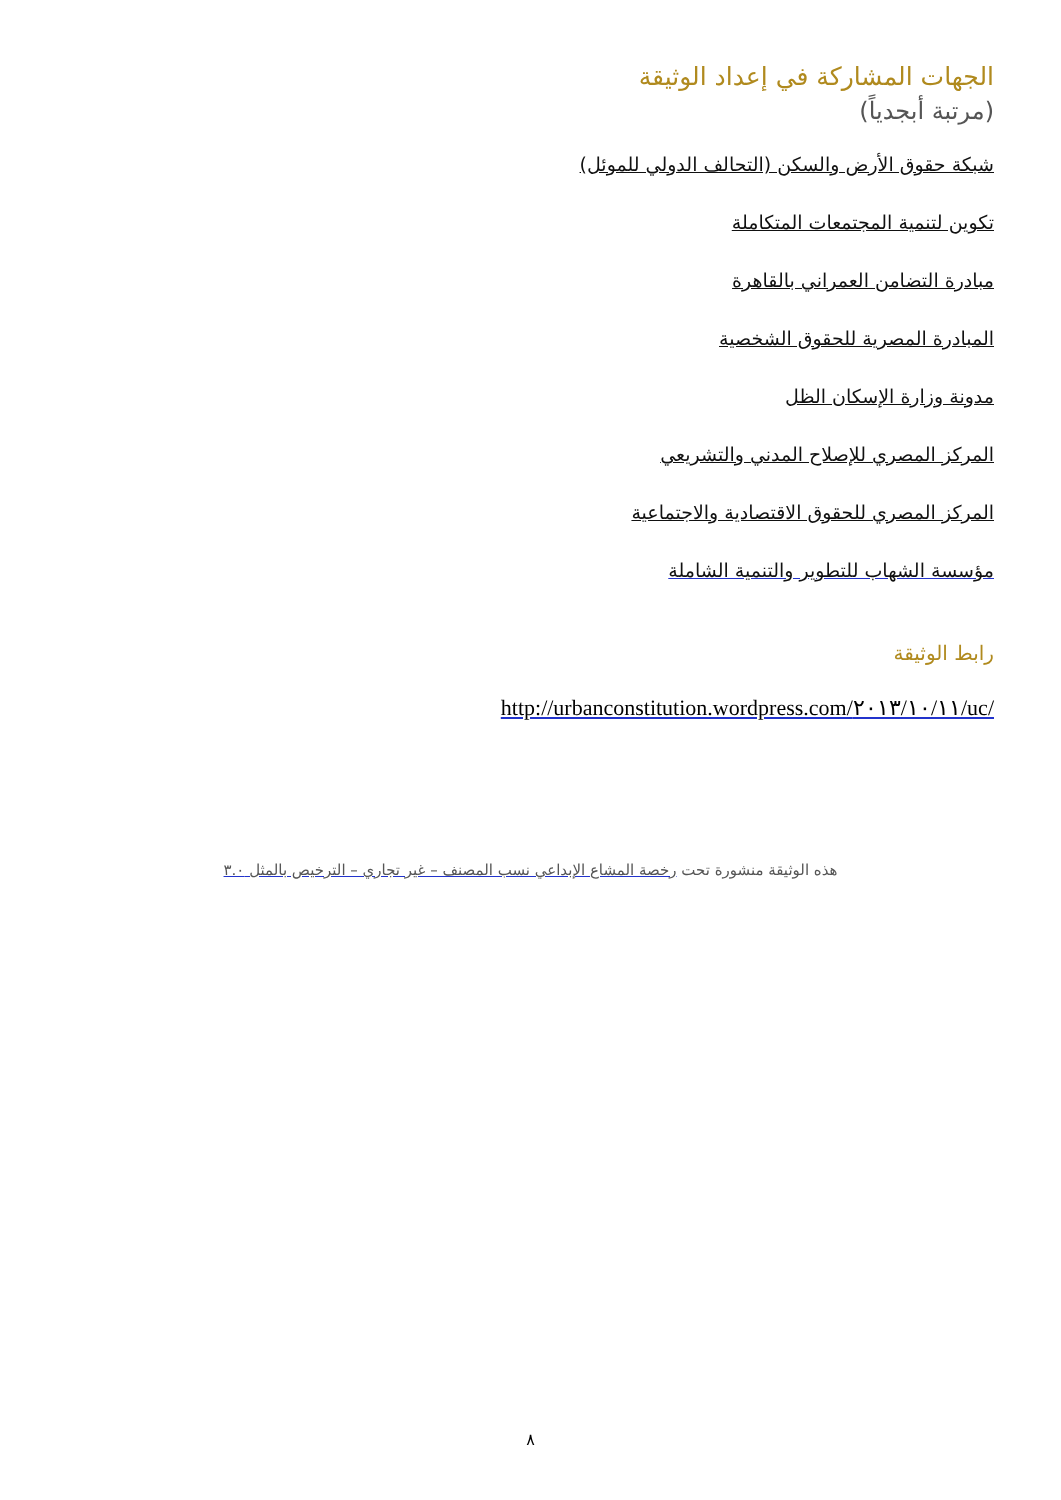الجهات المشاركة في إعداد الوثيقة
(مرتبة أبجدياً)
شبكة حقوق الأرض والسكن (التحالف الدولي للموئل)
تكوين لتنمية المجتمعات المتكاملة
مبادرة التضامن العمراني بالقاهرة
المبادرة المصرية للحقوق الشخصية
مدونة وزارة الإسكان الظل
المركز المصري للإصلاح المدني والتشريعي
المركز المصري للحقوق الاقتصادية والاجتماعية
مؤسسة الشهاب للتطوير والتنمية الشاملة
رابط الوثيقة
http://urbanconstitution.wordpress.com/٢٠١٣/١٠/١١/uc/
هذه الوثيقة منشورة تحت رخصة المشاع الإبداعي نسب المصنف – غير تجاري – الترخيص بالمثل ٣.٠
٨